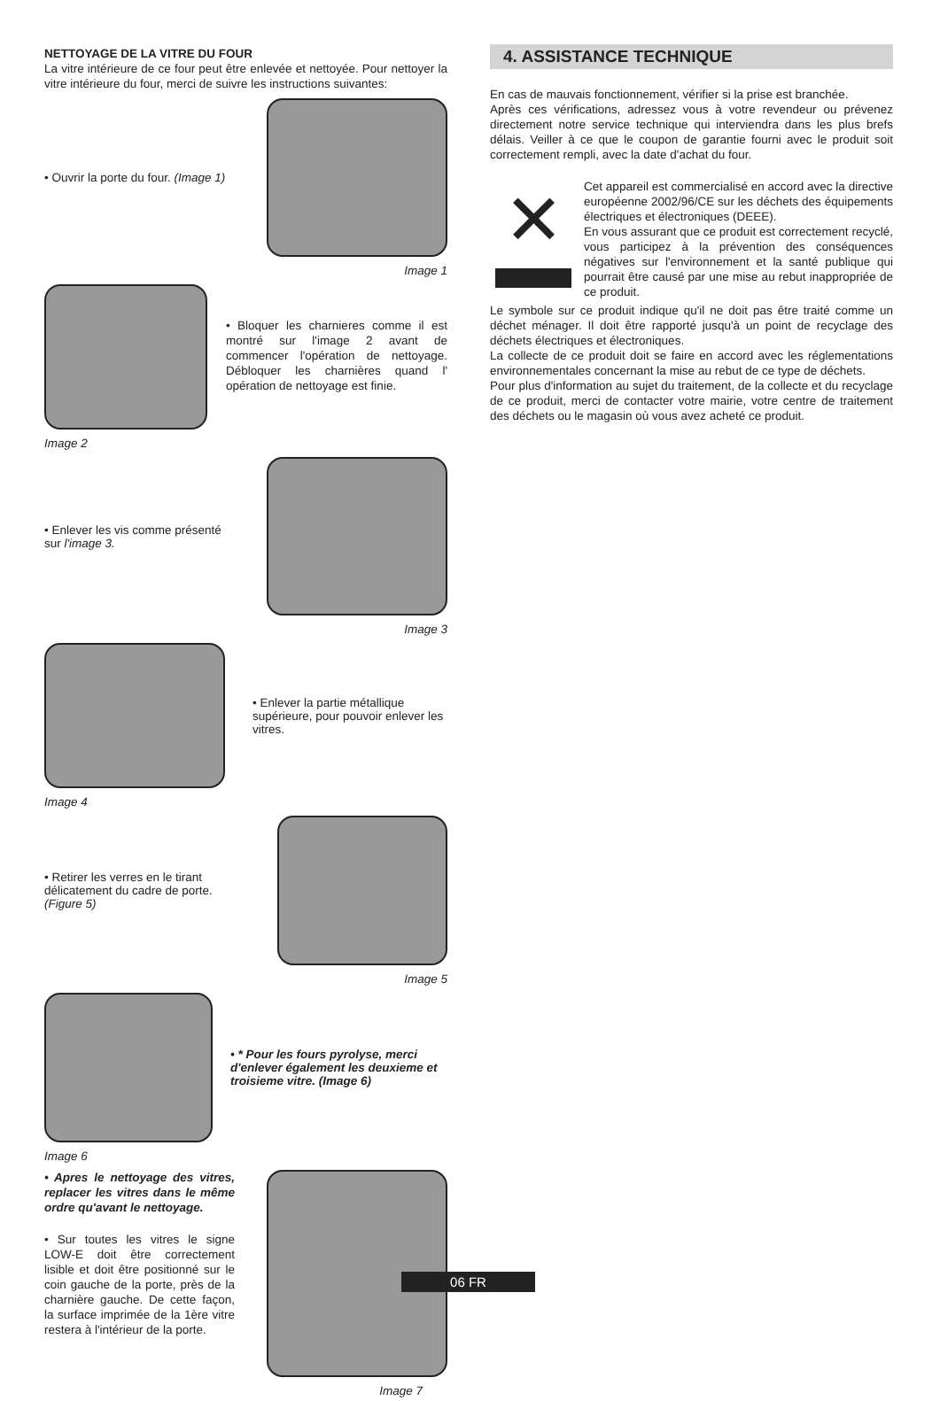NETTOYAGE DE LA VITRE DU FOUR
La vitre intérieure de ce four peut être enlevée et nettoyée. Pour nettoyer la vitre intérieure du four, merci de suivre les instructions suivantes:
• Ouvrir la porte du four. (Image 1)
Image 1
• Bloquer les charnieres comme il est montré sur l'image 2 avant de commencer l'opération de nettoyage. Débloquer les charnières quand l' opération de nettoyage est finie.
Image 2
• Enlever les vis comme présenté
sur l'image 3.
Image 3
• Enlever la partie métallique supérieure, pour pouvoir enlever les vitres.
Image 4
• Retirer les verres en le tirant
délicatement du cadre de porte.
(Figure 5)
Image 5
• * Pour les fours pyrolyse, merci d'enlever également les deuxieme et troisieme vitre. (Image 6)
Image 6
• Apres le nettoyage des vitres, replacer les vitres dans le même ordre qu'avant le nettoyage.
• Sur toutes les vitres le signe LOW-E doit être correctement lisible et doit être positionné sur le coin gauche de la porte, près de la charnière gauche. De cette façon, la surface imprimée de la 1ère vitre restera à l'intérieur de la porte.
Image 7
4. ASSISTANCE TECHNIQUE
En cas de mauvais fonctionnement, vérifier si la prise est branchée.
Après ces vérifications, adressez vous à votre revendeur ou prévenez directement notre service technique qui interviendra dans les plus brefs délais. Veiller à ce que le coupon de garantie fourni avec le produit soit correctement rempli, avec la date d'achat du four.
✕
Cet appareil est commercialisé en accord avec la directive européenne 2002/96/CE sur les déchets des équipements électriques et électroniques (DEEE).
En vous assurant que ce produit est correctement recyclé, vous participez à la prévention des conséquences négatives sur l'environnement et la santé publique qui pourrait être causé par une mise au rebut inappropriée de ce produit.
Le symbole sur ce produit indique qu'il ne doit pas être traité comme un déchet ménager. Il doit être rapporté jusqu'à un point de recyclage des déchets électriques et électroniques.
La collecte de ce produit doit se faire en accord avec les réglementations environnementales concernant la mise au rebut de ce type de déchets.
Pour plus d'information au sujet du traitement, de la collecte et du recyclage de ce produit, merci de contacter votre mairie, votre centre de traitement des déchets ou le magasin où vous avez acheté ce produit.
06 FR